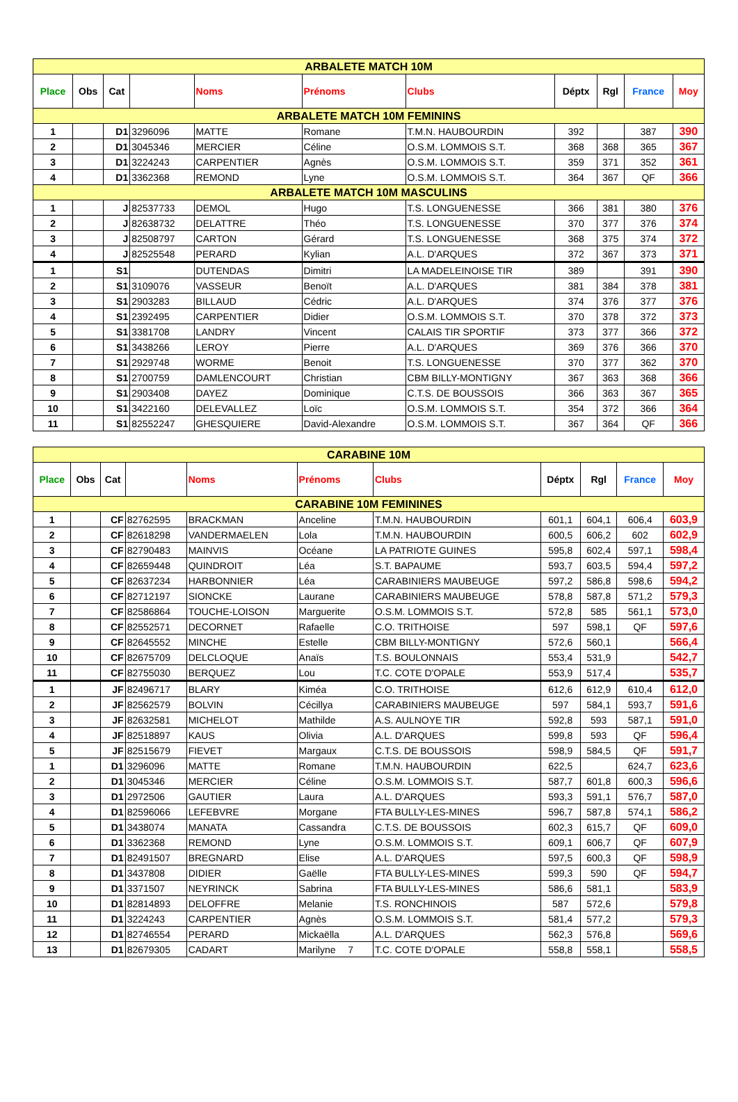| ARBALETE MATCH 10M | | | | | | | | | | |
| Place | Obs | Cat | | Noms | Prénoms | Clubs | Déptx | Rgl | France | Moy |
| ARBALETE MATCH 10M FEMININS | | | | | | | | | | |
| 1 | | D1 | 3296096 | MATTE | Romane | T.M.N. HAUBOURDIN | 392 | | 387 | 390 |
| 2 | | D1 | 3045346 | MERCIER | Céline | O.S.M. LOMMOIS S.T. | 368 | 368 | 365 | 367 |
| 3 | | D1 | 3224243 | CARPENTIER | Agnès | O.S.M. LOMMOIS S.T. | 359 | 371 | 352 | 361 |
| 4 | | D1 | 3362368 | REMOND | Lyne | O.S.M. LOMMOIS S.T. | 364 | 367 | QF | 366 |
| ARBALETE MATCH 10M MASCULINS | | | | | | | | | | |
| 1 | | J | 82537733 | DEMOL | Hugo | T.S. LONGUENESSE | 366 | 381 | 380 | 376 |
| 2 | | J | 82638732 | DELATTRE | Théo | T.S. LONGUENESSE | 370 | 377 | 376 | 374 |
| 3 | | J | 82508797 | CARTON | Gérard | T.S. LONGUENESSE | 368 | 375 | 374 | 372 |
| 4 | | J | 82525548 | PERARD | Kylian | A.L. D'ARQUES | 372 | 367 | 373 | 371 |
| 1 | | S1 | | DUTENDAS | Dimitri | LA MADELEINOISE TIR | 389 | | 391 | 390 |
| 2 | | S1 | 3109076 | VASSEUR | Benoït | A.L. D'ARQUES | 381 | 384 | 378 | 381 |
| 3 | | S1 | 2903283 | BILLAUD | Cédric | A.L. D'ARQUES | 374 | 376 | 377 | 376 |
| 4 | | S1 | 2392495 | CARPENTIER | Didier | O.S.M. LOMMOIS S.T. | 370 | 378 | 372 | 373 |
| 5 | | S1 | 3381708 | LANDRY | Vincent | CALAIS TIR SPORTIF | 373 | 377 | 366 | 372 |
| 6 | | S1 | 3438266 | LEROY | Pierre | A.L. D'ARQUES | 369 | 376 | 366 | 370 |
| 7 | | S1 | 2929748 | WORME | Benoit | T.S. LONGUENESSE | 370 | 377 | 362 | 370 |
| 8 | | S1 | 2700759 | DAMLENCOURT | Christian | CBM BILLY-MONTIGNY | 367 | 363 | 368 | 366 |
| 9 | | S1 | 2903408 | DAYEZ | Dominique | C.T.S. DE BOUSSOIS | 366 | 363 | 367 | 365 |
| 10 | | S1 | 3422160 | DELEVALLEZ | Loïc | O.S.M. LOMMOIS S.T. | 354 | 372 | 366 | 364 |
| 11 | | S1 | 82552247 | GHESQUIERE | David-Alexandre | O.S.M. LOMMOIS S.T. | 367 | 364 | QF | 366 |
| CARABINE 10M | | | | | | | | | | |
| Place | Obs | Cat | | Noms | Prénoms | Clubs | Déptx | Rgl | France | Moy |
| CARABINE 10M FEMININES | | | | | | | | | | |
| 1 | | CF | 82762595 | BRACKMAN | Anceline | T.M.N. HAUBOURDIN | 601,1 | 604,1 | 606,4 | 603,9 |
| 2 | | CF | 82618298 | VANDERMAELEN | Lola | T.M.N. HAUBOURDIN | 600,5 | 606,2 | 602 | 602,9 |
| 3 | | CF | 82790483 | MAINVIS | Océane | LA PATRIOTE GUINES | 595,8 | 602,4 | 597,1 | 598,4 |
| 4 | | CF | 82659448 | QUINDROIT | Léa | S.T. BAPAUME | 593,7 | 603,5 | 594,4 | 597,2 |
| 5 | | CF | 82637234 | HARBONNIER | Léa | CARABINIERS MAUBEUGE | 597,2 | 586,8 | 598,6 | 594,2 |
| 6 | | CF | 82712197 | SIONCKE | Laurane | CARABINIERS MAUBEUGE | 578,8 | 587,8 | 571,2 | 579,3 |
| 7 | | CF | 82586864 | TOUCHE-LOISON | Marguerite | O.S.M. LOMMOIS S.T. | 572,8 | 585 | 561,1 | 573,0 |
| 8 | | CF | 82552571 | DECORNET | Rafaelle | C.O. TRITHOISE | 597 | 598,1 | QF | 597,6 |
| 9 | | CF | 82645552 | MINCHE | Estelle | CBM BILLY-MONTIGNY | 572,6 | 560,1 | | 566,4 |
| 10 | | CF | 82675709 | DELCLOQUE | Anaïs | T.S. BOULONNAIS | 553,4 | 531,9 | | 542,7 |
| 11 | | CF | 82755030 | BERQUEZ | Lou | T.C. COTE D'OPALE | 553,9 | 517,4 | | 535,7 |
| 1 | | JF | 82496717 | BLARY | Kiméa | C.O. TRITHOISE | 612,6 | 612,9 | 610,4 | 612,0 |
| 2 | | JF | 82562579 | BOLVIN | Cécillya | CARABINIERS MAUBEUGE | 597 | 584,1 | 593,7 | 591,6 |
| 3 | | JF | 82632581 | MICHELOT | Mathilde | A.S. AULNOYE TIR | 592,8 | 593 | 587,1 | 591,0 |
| 4 | | JF | 82518897 | KAUS | Olivia | A.L. D'ARQUES | 599,8 | 593 | QF | 596,4 |
| 5 | | JF | 82515679 | FIEVET | Margaux | C.T.S. DE BOUSSOIS | 598,9 | 584,5 | QF | 591,7 |
| 1 | | D1 | 3296096 | MATTE | Romane | T.M.N. HAUBOURDIN | 622,5 | | 624,7 | 623,6 |
| 2 | | D1 | 3045346 | MERCIER | Céline | O.S.M. LOMMOIS S.T. | 587,7 | 601,8 | 600,3 | 596,6 |
| 3 | | D1 | 2972506 | GAUTIER | Laura | A.L. D'ARQUES | 593,3 | 591,1 | 576,7 | 587,0 |
| 4 | | D1 | 82596066 | LEFEBVRE | Morgane | FTA BULLY-LES-MINES | 596,7 | 587,8 | 574,1 | 586,2 |
| 5 | | D1 | 3438074 | MANATA | Cassandra | C.T.S. DE BOUSSOIS | 602,3 | 615,7 | QF | 609,0 |
| 6 | | D1 | 3362368 | REMOND | Lyne | O.S.M. LOMMOIS S.T. | 609,1 | 606,7 | QF | 607,9 |
| 7 | | D1 | 82491507 | BREGNARD | Elise | A.L. D'ARQUES | 597,5 | 600,3 | QF | 598,9 |
| 8 | | D1 | 3437808 | DIDIER | Gaëlle | FTA BULLY-LES-MINES | 599,3 | 590 | QF | 594,7 |
| 9 | | D1 | 3371507 | NEYRINCK | Sabrina | FTA BULLY-LES-MINES | 586,6 | 581,1 | | 583,9 |
| 10 | | D1 | 82814893 | DELOFFRE | Melanie | T.S. RONCHINOIS | 587 | 572,6 | | 579,8 |
| 11 | | D1 | 3224243 | CARPENTIER | Agnès | O.S.M. LOMMOIS S.T. | 581,4 | 577,2 | | 579,3 |
| 12 | | D1 | 82746554 | PERARD | Mickaëlla | A.L. D'ARQUES | 562,3 | 576,8 | | 569,6 |
| 13 | | D1 | 82679305 | CADART | Marilyne 7 | T.C. COTE D'OPALE | 558,8 | 558,1 | | 558,5 |